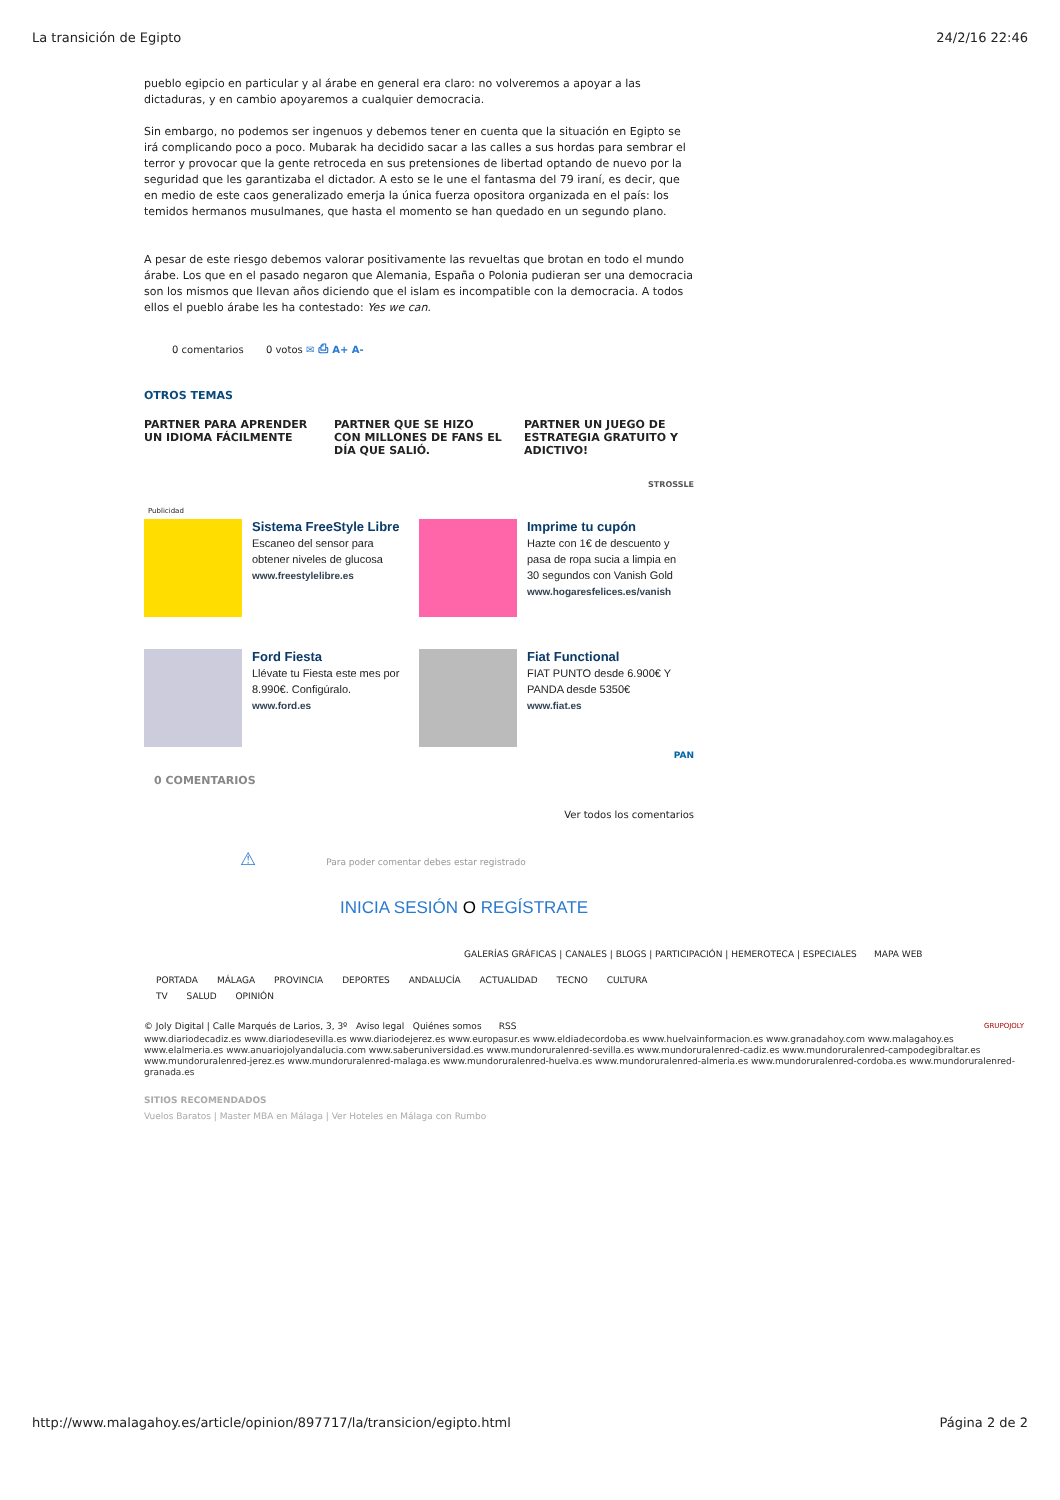La transición de Egipto 24/2/16 22:46
pueblo egipcio en particular y al árabe en general era claro: no volveremos a apoyar a las dictaduras, y en cambio apoyaremos a cualquier democracia.
Sin embargo, no podemos ser ingenuos y debemos tener en cuenta que la situación en Egipto se irá complicando poco a poco. Mubarak ha decidido sacar a las calles a sus hordas para sembrar el terror y provocar que la gente retroceda en sus pretensiones de libertad optando de nuevo por la seguridad que les garantizaba el dictador. A esto se le une el fantasma del 79 iraní, es decir, que en medio de este caos generalizado emerja la única fuerza opositora organizada en el país: los temidos hermanos musulmanes, que hasta el momento se han quedado en un segundo plano.
A pesar de este riesgo debemos valorar positivamente las revueltas que brotan en todo el mundo árabe. Los que en el pasado negaron que Alemania, España o Polonia pudieran ser una democracia son los mismos que llevan años diciendo que el islam es incompatible con la democracia. A todos ellos el pueblo árabe les ha contestado: Yes we can.
0 comentarios 0 votos ✉ ⎙ A+ A-
OTROS TEMAS
PARTNER PARA APRENDER UN IDIOMA FÁCILMENTE
PARTNER QUE SE HIZO CON MILLONES DE FANS EL DÍA QUE SALIÓ.
PARTNER UN JUEGO DE ESTRATEGIA GRATUITO Y ADICTIVO!
STROSSLE
Publicidad
Sistema FreeStyle Libre
Escaneo del sensor para obtener niveles de glucosa
www.freestylelibre.es
Imprime tu cupón
Hazte con 1€ de descuento y pasa de ropa sucia a limpia en 30 segundos con Vanish Gold
www.hogaresfelices.es/vanish
Ford Fiesta
Llévate tu Fiesta este mes por 8.990€. Configúralo.
www.ford.es
Fiat Functional
FIAT PUNTO desde 6.900€ Y PANDA desde 5350€
www.fiat.es
PAN
0 COMENTARIOS
Ver todos los comentarios
⚠ Para poder comentar debes estar registrado
INICIA SESIÓN O REGÍSTRATE
GALERÍAS GRÁFICAS | CANALES | BLOGS | PARTICIPACIÓN | HEMEROTECA | ESPECIALES MAPA WEB
PORTADA MÁLAGA PROVINCIA DEPORTES ANDALUCÍA ACTUALIDAD TECNO CULTURA TV SALUD OPINIÓN
© Joly Digital | Calle Marqués de Larios, 3, 3º Aviso legal Quiénes somos RSS GRUPOJOLY
www.diariodecadiz.es www.diariodesevilla.es www.diariodejerez.es www.europasur.es www.eldiadecordoba.es www.huelvainformacion.es www.granadahoy.com www.malagahoy.es www.elalmeria.es www.anuariojolyandalucia.com www.saberuniversidad.es www.mundoruralenred-sevilla.es www.mundoruralenred-cadiz.es www.mundoruralenred-campodegibraltar.es www.mundoruralenred-jerez.es www.mundoruralenred-malaga.es www.mundoruralenred-huelva.es www.mundoruralenred-almeria.es www.mundoruralenred-cordoba.es www.mundoruralenred-granada.es
SITIOS RECOMENDADOS
Vuelos Baratos | Master MBA en Málaga | Ver Hoteles en Málaga con Rumbo
http://www.malagahoy.es/article/opinion/897717/la/transicion/egipto.html Página 2 de 2